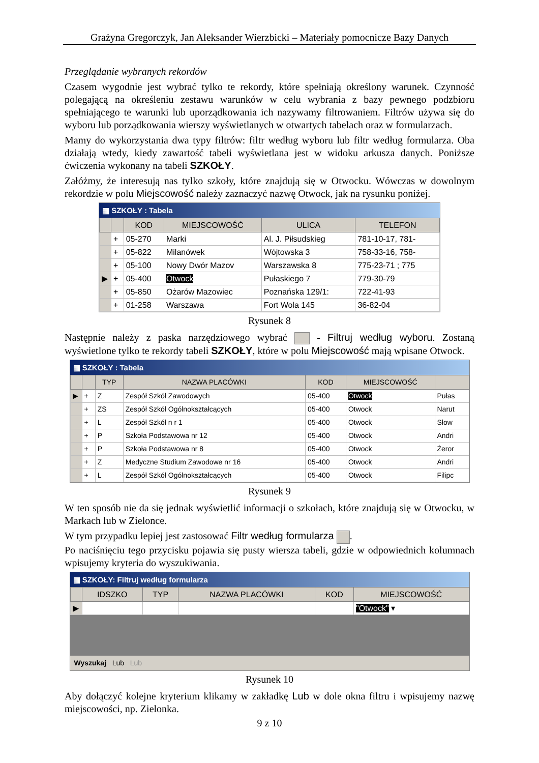Grażyna Gregorczyk, Jan Aleksander Wierzbicki – Materiały pomocnicze Bazy Danych
Przeglądanie wybranych rekordów
Czasem wygodnie jest wybrać tylko te rekordy, które spełniają określony warunek. Czynność polegającą na określeniu zestawu warunków w celu wybrania z bazy pewnego podzbioru spełniającego te warunki lub uporządkowania ich nazywamy filtrowaniem. Filtrów używa się do wyboru lub porządkowania wierszy wyświetlanych w otwartych tabelach oraz w formularzach.
Mamy do wykorzystania dwa typy filtrów: filtr według wyboru lub filtr według formularza. Oba działają wtedy, kiedy zawartość tabeli wyświetlana jest w widoku arkusza danych. Poniższe ćwiczenia wykonany na tabeli SZKOŁY.
Załóżmy, że interesują nas tylko szkoły, które znajdują się w Otwocku. Wówczas w dowolnym rekordzie w polu Miejscowość należy zaznaczyć nazwę Otwock, jak na rysunku poniżej.
▦ SZKOŁY : Tabela
| | | KOD | MIEJSCOWOŚĆ | ULICA | TELEFON |
| --- | --- | --- | --- | --- | --- |
| | + | 05-270 | Marki | Al. J. Piłsudskieg | 781-10-17, 781- |
| | + | 05-822 | Milanówek | Wójtowska 3 | 758-33-16, 758- |
| | + | 05-100 | Nowy Dwór Mazov | Warszawska 8 | 775-23-71 ; 775 |
| ▶ | + | 05-400 | Otwock | Pułaskiego 7 | 779-30-79 |
| | + | 05-850 | Ożarów Mazowiec | Poznańska 129/1: | 722-41-93 |
| | + | 01-258 | Warszawa | Fort Wola 145 | 36-82-04 |
Rysunek 8
Następnie należy z paska narzędziowego wybrać - Filtruj według wyboru. Zostaną wyświetlone tylko te rekordy tabeli SZKOŁY, które w polu Miejscowość mają wpisane Otwock.
▦ SZKOŁY : Tabela
| | | TYP | NAZWA PLACÓWKI | KOD | MIEJSCOWOŚĆ | |
| --- | --- | --- | --- | --- | --- | --- |
| ▶ | + | Z | Zespół Szkół Zawodowych | 05-400 | Otwock | Pułas |
| | + | ZS | Zespół Szkół Ogólnokształcących | 05-400 | Otwock | Narut |
| | + | L | Zespół Szkół n r 1 | 05-400 | Otwock | Słow |
| | + | P | Szkoła Podstawowa nr 12 | 05-400 | Otwock | Andri |
| | + | P | Szkoła Podstawowa nr 8 | 05-400 | Otwock | Żeror |
| | + | Z | Medyczne Studium Zawodowe nr 16 | 05-400 | Otwock | Andri |
| | + | L | Zespół Szkół Ogólnokształcących | 05-400 | Otwock | Filipc |
Rysunek 9
W ten sposób nie da się jednak wyświetlić informacji o szkołach, które znajdują się w Otwocku, w Markach lub w Zielonce.
W tym przypadku lepiej jest zastosować Filtr według formularza .
Po naciśnięciu tego przycisku pojawia się pusty wiersza tabeli, gdzie w odpowiednich kolumnach wpisujemy kryteria do wyszukiwania.
▦ SZKOŁY: Filtruj według formularza
| | IDSZKO | TYP | NAZWA PLACÓWKI | KOD | MIEJSCOWOŚĆ |
| --- | --- | --- | --- | --- | --- |
| ▶ | | | | | "Otwock" ▾ |
Wyszukaj Lub Lub
Rysunek 10
Aby dołączyć kolejne kryterium klikamy w zakładkę Lub w dole okna filtru i wpisujemy nazwę miejscowości, np. Zielonka.
9 z 10